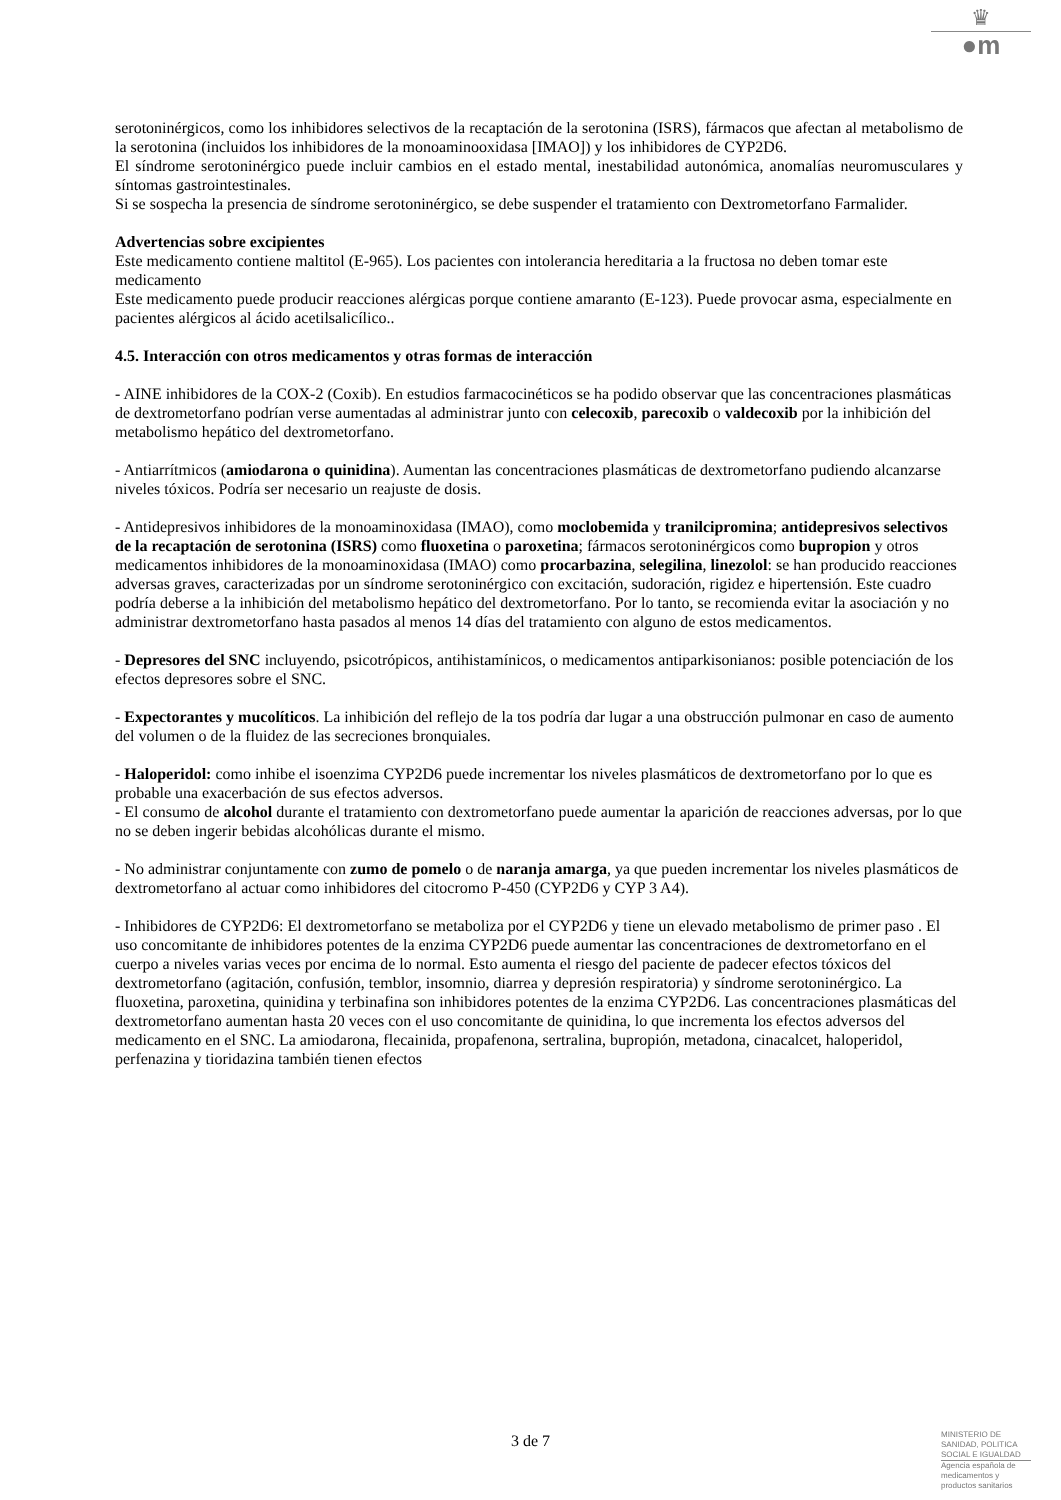♛
●m
serotoninérgicos, como los inhibidores selectivos de la recaptación de la serotonina (ISRS), fármacos que afectan al metabolismo de la serotonina (incluidos los inhibidores de la monoaminooxidasa [IMAO]) y los inhibidores de CYP2D6.
El síndrome serotoninérgico puede incluir cambios en el estado mental, inestabilidad autonómica, anomalías neuromusculares y síntomas gastrointestinales.
Si se sospecha la presencia de síndrome serotoninérgico, se debe suspender el tratamiento con Dextrometorfano Farmalider.
Advertencias sobre excipientes
Este medicamento contiene maltitol (E-965). Los pacientes con intolerancia hereditaria a la fructosa no deben tomar este medicamento
Este medicamento puede producir reacciones alérgicas porque contiene amaranto (E-123). Puede provocar asma, especialmente en pacientes alérgicos al ácido acetilsalicílico..
4.5. Interacción con otros medicamentos y otras formas de interacción
- AINE inhibidores de la COX-2 (Coxib). En estudios farmacocinéticos se ha podido observar que las concentraciones plasmáticas de dextrometorfano podrían verse aumentadas al administrar junto con celecoxib, parecoxib o valdecoxib por la inhibición del metabolismo hepático del dextrometorfano.
- Antiarrítmicos (amiodarona o quinidina). Aumentan las concentraciones plasmáticas de dextrometorfano pudiendo alcanzarse niveles tóxicos. Podría ser necesario un reajuste de dosis.
- Antidepresivos inhibidores de la monoaminoxidasa (IMAO), como moclobemida y tranilcipromina; antidepresivos selectivos de la recaptación de serotonina (ISRS) como fluoxetina o paroxetina; fármacos serotoninérgicos como bupropion y otros medicamentos inhibidores de la monoaminoxidasa (IMAO) como procarbazina, selegilina, linezolol: se han producido reacciones adversas graves, caracterizadas por un síndrome serotoninérgico con excitación, sudoración, rigidez e hipertensión. Este cuadro podría deberse a la inhibición del metabolismo hepático del dextrometorfano. Por lo tanto, se recomienda evitar la asociación y no administrar dextrometorfano hasta pasados al menos 14 días del tratamiento con alguno de estos medicamentos.
- Depresores del SNC incluyendo, psicotrópicos, antihistamínicos, o medicamentos antiparkisonianos: posible potenciación de los efectos depresores sobre el SNC.
- Expectorantes y mucolíticos. La inhibición del reflejo de la tos podría dar lugar a una obstrucción pulmonar en caso de aumento del volumen o de la fluidez de las secreciones bronquiales.
- Haloperidol: como inhibe el isoenzima CYP2D6 puede incrementar los niveles plasmáticos de dextrometorfano por lo que es probable una exacerbación de sus efectos adversos.
- El consumo de alcohol durante el tratamiento con dextrometorfano puede aumentar la aparición de reacciones adversas, por lo que no se deben ingerir bebidas alcohólicas durante el mismo.
- No administrar conjuntamente con zumo de pomelo o de naranja amarga, ya que pueden incrementar los niveles plasmáticos de dextrometorfano al actuar como inhibidores del citocromo P-450 (CYP2D6 y CYP 3 A4).
- Inhibidores de CYP2D6: El dextrometorfano se metaboliza por el CYP2D6 y tiene un elevado metabolismo de primer paso . El uso concomitante de inhibidores potentes de la enzima CYP2D6 puede aumentar las concentraciones de dextrometorfano en el cuerpo a niveles varias veces por encima de lo normal. Esto aumenta el riesgo del paciente de padecer efectos tóxicos del dextrometorfano (agitación, confusión, temblor, insomnio, diarrea y depresión respiratoria) y síndrome serotoninérgico. La fluoxetina, paroxetina, quinidina y terbinafina son inhibidores potentes de la enzima CYP2D6. Las concentraciones plasmáticas del dextrometorfano aumentan hasta 20 veces con el uso concomitante de quinidina, lo que incrementa los efectos adversos del medicamento en el SNC. La amiodarona, flecainida, propafenona, sertralina, bupropión, metadona, cinacalcet, haloperidol, perfenazina y tioridazina también tienen efectos
3 de 7
MINISTERIO DE
SANIDAD, POLITICA
SOCIAL E IGUALDAD
Agencia española de
medicamentos y
productos sanitarios